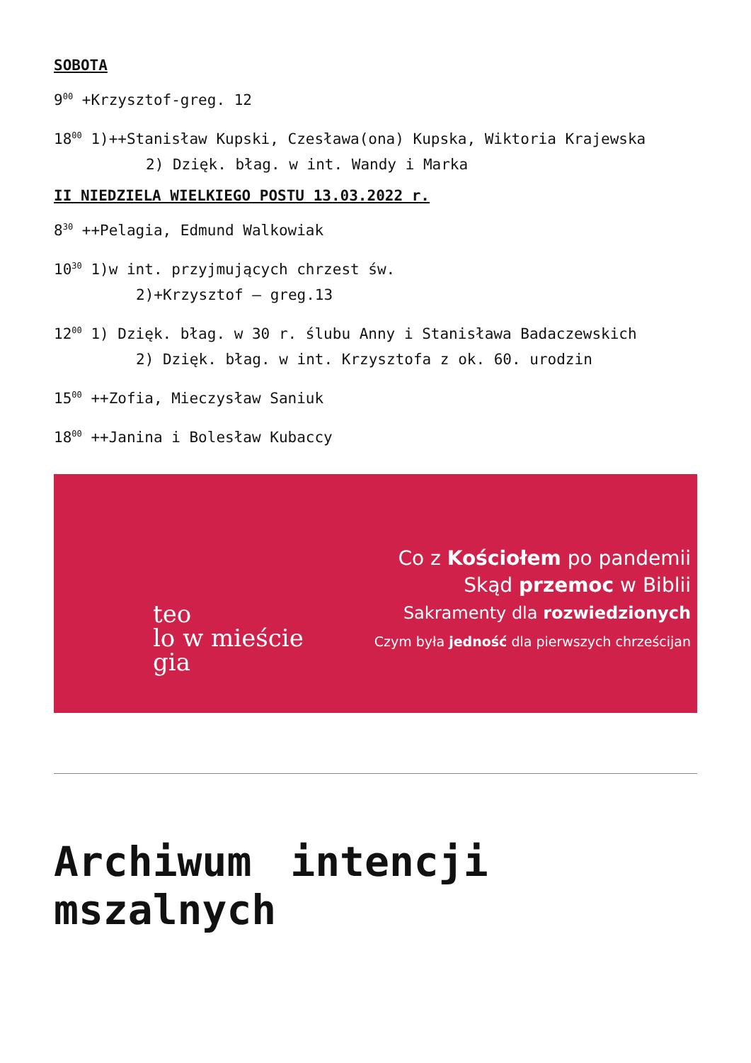SOBOTA
9<sup>00</sup> +Krzysztof-greg. 12
18<sup>00</sup> 1)++Stanisław Kupski, Czesława(ona) Kupska, Wiktoria Krajewska
2) Dzięk. błag. w int. Wandy i Marka
II NIEDZIELA WIELKIEGO POSTU 13.03.2022 r.
8<sup>30</sup> ++Pelagia, Edmund Walkowiak
10<sup>30</sup> 1)w int. przyjmujących chrzest św.
2)+Krzysztof – greg.13
12<sup>00</sup> 1) Dzięk. błag. w 30 r. ślubu Anny i Stanisława Badaczewskich
2) Dzięk. błag. w int. Krzysztofa z ok. 60. urodzin
15<sup>00</sup> ++Zofia, Mieczysław Saniuk
18<sup>00</sup> ++Janina i Bolesław Kubaccy
teo
lo w mieście
gia
Co z Kościołem po pandemii
Skąd przemoc w Biblii
Sakramenty dla rozwiedzionych
Czym była jedność dla pierwszych chrześcijan
Archiwum intencji mszalnych